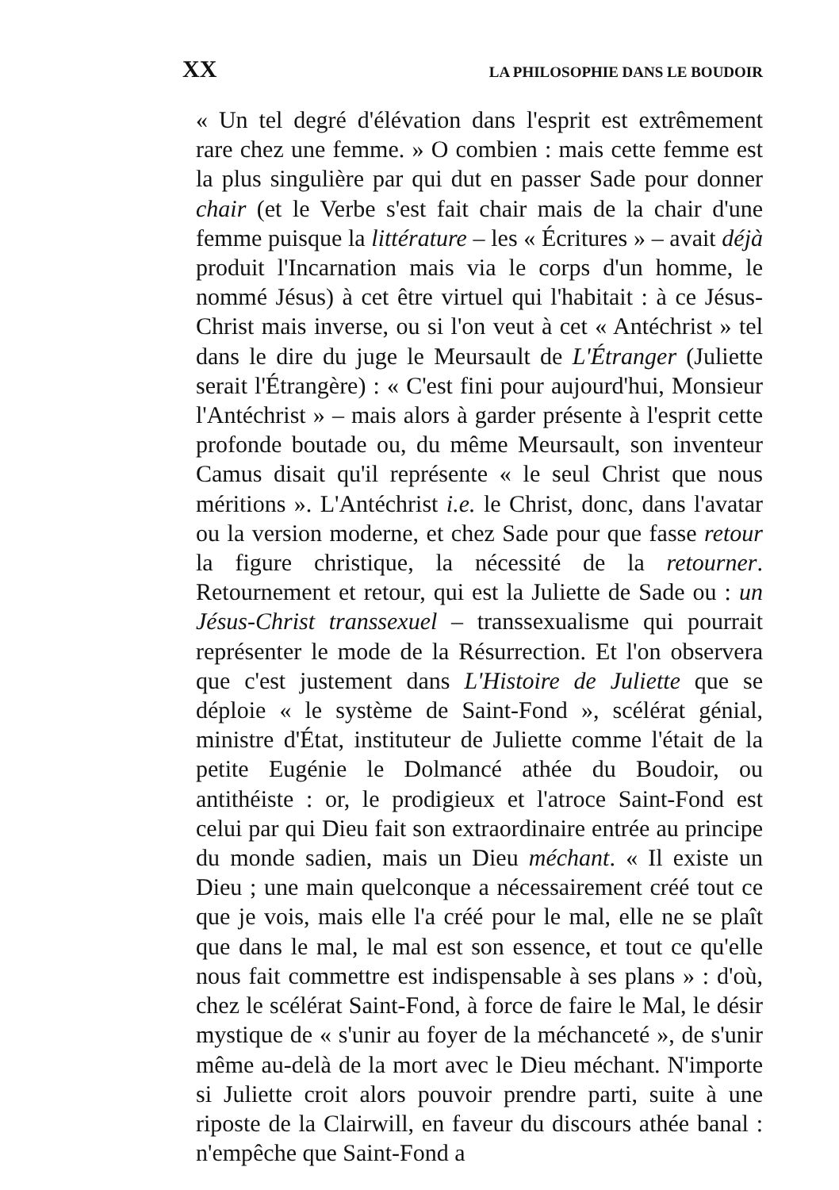XX LA PHILOSOPHIE DANS LE BOUDOIR
« Un tel degré d'élévation dans l'esprit est extrêmement rare chez une femme. » O combien : mais cette femme est la plus singulière par qui dut en passer Sade pour donner chair (et le Verbe s'est fait chair mais de la chair d'une femme puisque la littérature – les « Écritures » – avait déjà produit l'Incarnation mais via le corps d'un homme, le nommé Jésus) à cet être virtuel qui l'habitait : à ce Jésus-Christ mais inverse, ou si l'on veut à cet « Antéchrist » tel dans le dire du juge le Meursault de L'Étranger (Juliette serait l'Étrangère) : « C'est fini pour aujourd'hui, Monsieur l'Antéchrist » – mais alors à garder présente à l'esprit cette profonde boutade ou, du même Meursault, son inventeur Camus disait qu'il représente « le seul Christ que nous méritions ». L'Antéchrist i.e. le Christ, donc, dans l'avatar ou la version moderne, et chez Sade pour que fasse retour la figure christique, la nécessité de la retourner. Retournement et retour, qui est la Juliette de Sade ou : un Jésus-Christ transsexuel – transsexualisme qui pourrait représenter le mode de la Résurrection. Et l'on observera que c'est justement dans L'Histoire de Juliette que se déploie « le système de Saint-Fond », scélérat génial, ministre d'État, instituteur de Juliette comme l'était de la petite Eugénie le Dolmancé athée du Boudoir, ou antithéiste : or, le prodigieux et l'atroce Saint-Fond est celui par qui Dieu fait son extraordinaire entrée au principe du monde sadien, mais un Dieu méchant. « Il existe un Dieu ; une main quelconque a nécessairement créé tout ce que je vois, mais elle l'a créé pour le mal, elle ne se plaît que dans le mal, le mal est son essence, et tout ce qu'elle nous fait commettre est indispensable à ses plans » : d'où, chez le scélérat Saint-Fond, à force de faire le Mal, le désir mystique de « s'unir au foyer de la méchanceté », de s'unir même au-delà de la mort avec le Dieu méchant. N'importe si Juliette croit alors pouvoir prendre parti, suite à une riposte de la Clairwill, en faveur du discours athée banal : n'empêche que Saint-Fond a